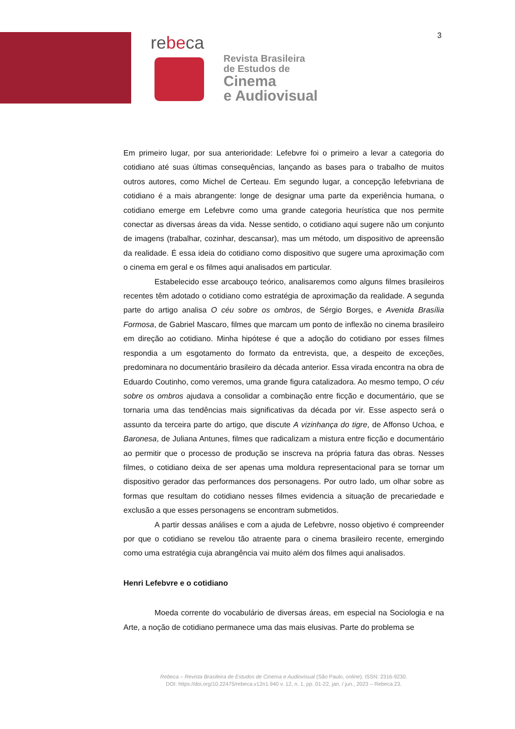3
rebeca
Revista Brasileira
de Estudos de
Cinema
e Audiovisual
Em primeiro lugar, por sua anterioridade: Lefebvre foi o primeiro a levar a categoria do cotidiano até suas últimas consequências, lançando as bases para o trabalho de muitos outros autores, como Michel de Certeau. Em segundo lugar, a concepção lefebvriana de cotidiano é a mais abrangente: longe de designar uma parte da experiência humana, o cotidiano emerge em Lefebvre como uma grande categoria heurística que nos permite conectar as diversas áreas da vida. Nesse sentido, o cotidiano aqui sugere não um conjunto de imagens (trabalhar, cozinhar, descansar), mas um método, um dispositivo de apreensão da realidade. É essa ideia do cotidiano como dispositivo que sugere uma aproximação com o cinema em geral e os filmes aqui analisados em particular.
Estabelecido esse arcabouço teórico, analisaremos como alguns filmes brasileiros recentes têm adotado o cotidiano como estratégia de aproximação da realidade. A segunda parte do artigo analisa O céu sobre os ombros, de Sérgio Borges, e Avenida Brasília Formosa, de Gabriel Mascaro, filmes que marcam um ponto de inflexão no cinema brasileiro em direção ao cotidiano. Minha hipótese é que a adoção do cotidiano por esses filmes respondia a um esgotamento do formato da entrevista, que, a despeito de exceções, predominara no documentário brasileiro da década anterior. Essa virada encontra na obra de Eduardo Coutinho, como veremos, uma grande figura catalizadora. Ao mesmo tempo, O céu sobre os ombros ajudava a consolidar a combinação entre ficção e documentário, que se tornaria uma das tendências mais significativas da década por vir. Esse aspecto será o assunto da terceira parte do artigo, que discute A vizinhança do tigre, de Affonso Uchoa, e Baronesa, de Juliana Antunes, filmes que radicalizam a mistura entre ficção e documentário ao permitir que o processo de produção se inscreva na própria fatura das obras. Nesses filmes, o cotidiano deixa de ser apenas uma moldura representacional para se tornar um dispositivo gerador das performances dos personagens. Por outro lado, um olhar sobre as formas que resultam do cotidiano nesses filmes evidencia a situação de precariedade e exclusão a que esses personagens se encontram submetidos.
A partir dessas análises e com a ajuda de Lefebvre, nosso objetivo é compreender por que o cotidiano se revelou tão atraente para o cinema brasileiro recente, emergindo como uma estratégia cuja abrangência vai muito além dos filmes aqui analisados.
Henri Lefebvre e o cotidiano
Moeda corrente do vocabulário de diversas áreas, em especial na Sociologia e na Arte, a noção de cotidiano permanece uma das mais elusivas. Parte do problema se
Rebeca – Revista Brasileira de Estudos de Cinema e Audiovisual (São Paulo, online). ISSN: 2316-9230.
DOI: https://doi.org/10.22475/rebeca.v12n1.940 v. 12, n. 1, pp. 01-22, jan. / jun., 2023 – Rebeca 23.